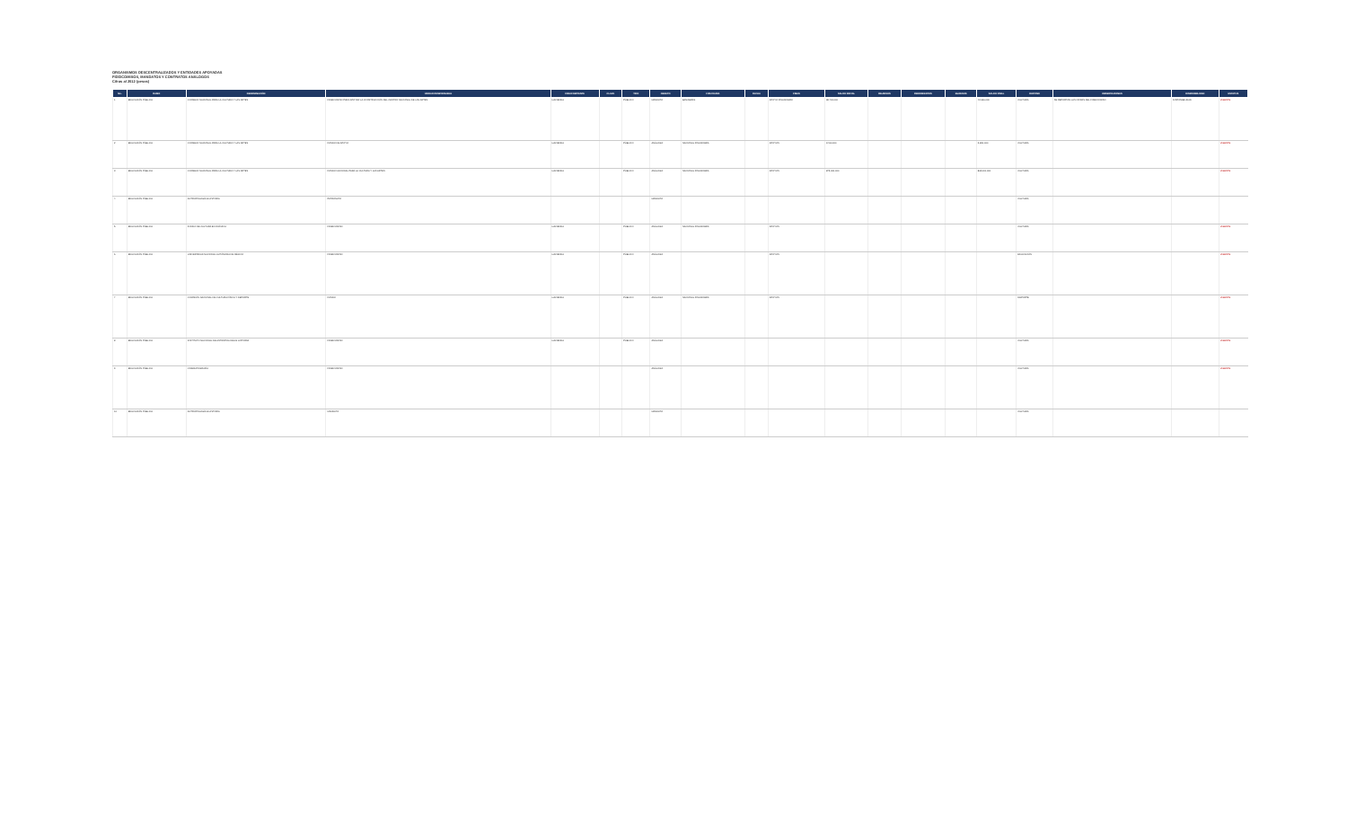ORGANISMOS DESCENTRALIZADOS Y ENTIDADES APOYADAS
FIDEICOMISOS, MANDATOS Y CONTRATOS ANÁLOGOS
Cifras al 2012 (pesos)
| No. | RAMO | DENOMINACIÓN | UNIDAD RESPONSABLE | FIDEICOMITENTE | CLAVE | TIPO | OBJETO | FIDUCIARIA | FECHA | FINES | SALDO INICIAL | INGRESOS | RENDIMIENTOS | EGRESOS | SALDO FINAL | DESTINO | OBSERVACIONES | DISPONIBILIDAD | ESTATUS |
| --- | --- | --- | --- | --- | --- | --- | --- | --- | --- | --- | --- | --- | --- | --- | --- | --- | --- | --- | --- |
| 1 | EDUCACIÓN PÚBLICA | CONSEJO NACIONAL PARA LA CULTURA Y LAS ARTES | FIDEICOMISO PARA APOYAR LA CONSTRUCCIÓN DEL CENTRO NACIONAL DE LAS ARTES | HACIENDA | | PÚBLICO | MANDATO | BANOBRAS | | APOYO FINANCIERO | 38,700,000 | | | | 42,066,000 | CULTURA | SE REPORTAN LAS CIFRAS DEL FIDEICOMISO | DISPONIBILIDAD | VIGENTE |
| 2 | EDUCACIÓN PÚBLICA | CONSEJO NACIONAL PARA LA CULTURA Y LAS ARTES | FONDO DE APOYO | HACIENDA | | PÚBLICO | ANÁLOGO | NACIONAL FINANCIERA | | APOYOS | 3,460,000 | | | | 3,800,000 | CULTURA | | | VIGENTE |
| 3 | EDUCACIÓN PÚBLICA | CONSEJO NACIONAL PARA LA CULTURA Y LAS ARTES | FONDO NACIONAL PARA LA CULTURA Y LAS ARTES | HACIENDA | | PÚBLICO | ANÁLOGO | NACIONAL FINANCIERA | | APOYOS | 875,000,000 | | | | 862,000,000 | CULTURA | | | VIGENTE |
| 4 | EDUCACIÓN PÚBLICA | ANTROPOLOGÍA E HISTORIA | PATRONATO | | | | MANDATO | | | | | | | | | CULTURA | | | |
| 5 | EDUCACIÓN PÚBLICA | FONDO DE CULTURA ECONÓMICA | FIDEICOMISO | HACIENDA | | PÚBLICO | ANÁLOGO | NACIONAL FINANCIERA | | APOYOS | | | | | | CULTURA | | | VIGENTE |
| 6 | EDUCACIÓN PÚBLICA | UNIVERSIDAD NACIONAL AUTÓNOMA DE MÉXICO | FIDEICOMISO | HACIENDA | | PÚBLICO | ANÁLOGO | | | APOYOS | | | | | | EDUCACIÓN | | | VIGENTE |
| 7 | EDUCACIÓN PÚBLICA | COMISIÓN NACIONAL DE CULTURA FÍSICA Y DEPORTE | FONDO | HACIENDA | | PÚBLICO | ANÁLOGO | NACIONAL FINANCIERA | | APOYOS | | | | | | DEPORTE | | | VIGENTE |
| 8 | EDUCACIÓN PÚBLICA | INSTITUTO NACIONAL DE ANTROPOLOGÍA E HISTORIA | FIDEICOMISO | HACIENDA | | PÚBLICO | ANÁLOGO | | | | | | | | | CULTURA | | | VIGENTE |
| 9 | EDUCACIÓN PÚBLICA | CINEMATOGRAFÍA | FIDEICOMISO | | | | ANÁLOGO | | | | | | | | | CULTURA | | | VIGENTE |
| 10 | EDUCACIÓN PÚBLICA | ANTROPOLOGÍA E HISTORIA | MANDATO | | | | MANDATO | | | | | | | | | CULTURA | | | |